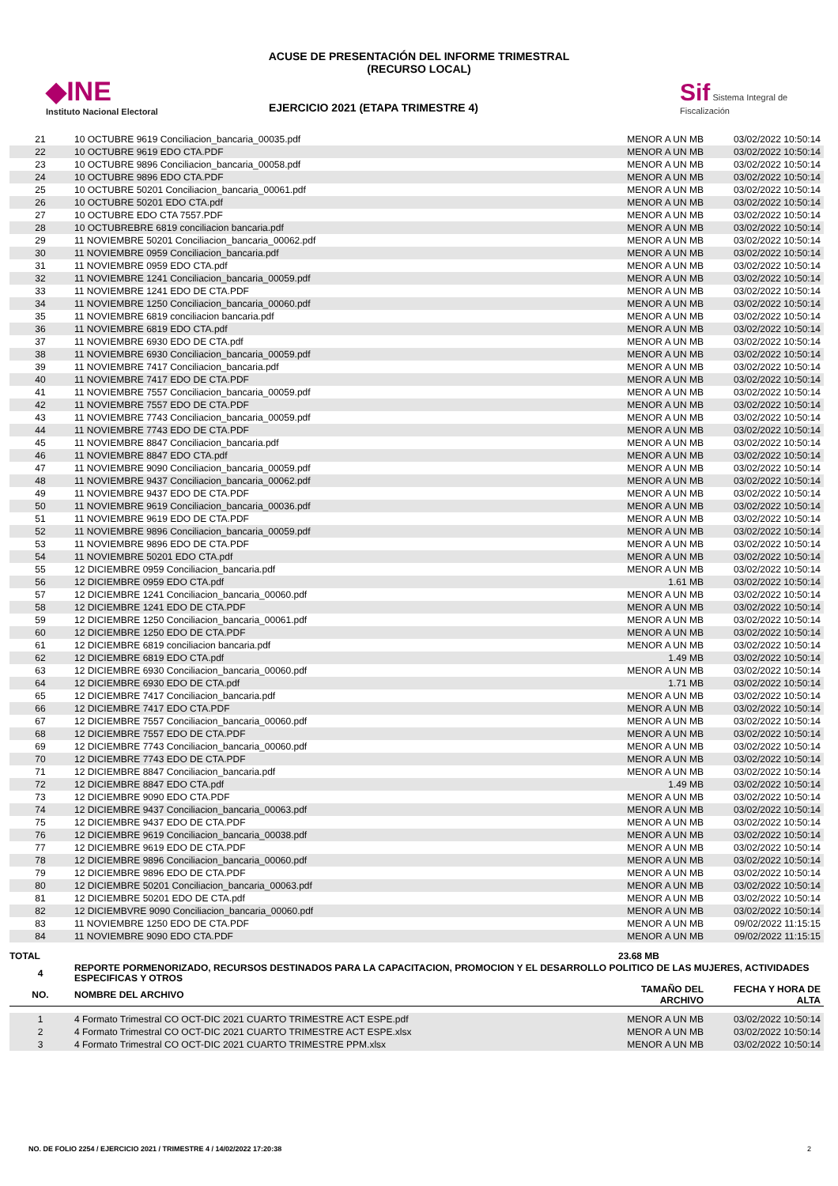ACUSE DE PRESENTACIÓN DEL INFORME TRIMESTRAL
(RECURSO LOCAL)
◆INE
Instituto Nacional Electoral
EJERCICIO 2021 (ETAPA TRIMESTRE 4)
Sif Sistema Integral de Fiscalización
| 21 | 10 OCTUBRE 9619 Conciliacion_bancaria_00035.pdf | MENOR A UN MB | 03/02/2022 10:50:14 |
| 22 | 10 OCTUBRE 9619 EDO CTA.PDF | MENOR A UN MB | 03/02/2022 10:50:14 |
| 23 | 10 OCTUBRE 9896 Conciliacion_bancaria_00058.pdf | MENOR A UN MB | 03/02/2022 10:50:14 |
| 24 | 10 OCTUBRE 9896 EDO CTA.PDF | MENOR A UN MB | 03/02/2022 10:50:14 |
| 25 | 10 OCTUBRE 50201 Conciliacion_bancaria_00061.pdf | MENOR A UN MB | 03/02/2022 10:50:14 |
| 26 | 10 OCTUBRE 50201 EDO CTA.pdf | MENOR A UN MB | 03/02/2022 10:50:14 |
| 27 | 10 OCTUBRE EDO CTA 7557.PDF | MENOR A UN MB | 03/02/2022 10:50:14 |
| 28 | 10 OCTUBREBRE 6819 conciliacion bancaria.pdf | MENOR A UN MB | 03/02/2022 10:50:14 |
| 29 | 11 NOVIEMBRE 50201 Conciliacion_bancaria_00062.pdf | MENOR A UN MB | 03/02/2022 10:50:14 |
| 30 | 11 NOVIEMBRE 0959 Conciliacion_bancaria.pdf | MENOR A UN MB | 03/02/2022 10:50:14 |
| 31 | 11 NOVIEMBRE 0959 EDO CTA.pdf | MENOR A UN MB | 03/02/2022 10:50:14 |
| 32 | 11 NOVIEMBRE 1241 Conciliacion_bancaria_00059.pdf | MENOR A UN MB | 03/02/2022 10:50:14 |
| 33 | 11 NOVIEMBRE 1241 EDO DE CTA.PDF | MENOR A UN MB | 03/02/2022 10:50:14 |
| 34 | 11 NOVIEMBRE 1250 Conciliacion_bancaria_00060.pdf | MENOR A UN MB | 03/02/2022 10:50:14 |
| 35 | 11 NOVIEMBRE 6819 conciliacion bancaria.pdf | MENOR A UN MB | 03/02/2022 10:50:14 |
| 36 | 11 NOVIEMBRE 6819 EDO CTA.pdf | MENOR A UN MB | 03/02/2022 10:50:14 |
| 37 | 11 NOVIEMBRE 6930 EDO DE CTA.pdf | MENOR A UN MB | 03/02/2022 10:50:14 |
| 38 | 11 NOVIEMBRE 6930 Conciliacion_bancaria_00059.pdf | MENOR A UN MB | 03/02/2022 10:50:14 |
| 39 | 11 NOVIEMBRE 7417 Conciliacion_bancaria.pdf | MENOR A UN MB | 03/02/2022 10:50:14 |
| 40 | 11 NOVIEMBRE 7417 EDO DE CTA.PDF | MENOR A UN MB | 03/02/2022 10:50:14 |
| 41 | 11 NOVIEMBRE 7557 Conciliacion_bancaria_00059.pdf | MENOR A UN MB | 03/02/2022 10:50:14 |
| 42 | 11 NOVIEMBRE 7557 EDO DE CTA.PDF | MENOR A UN MB | 03/02/2022 10:50:14 |
| 43 | 11 NOVIEMBRE 7743 Conciliacion_bancaria_00059.pdf | MENOR A UN MB | 03/02/2022 10:50:14 |
| 44 | 11 NOVIEMBRE 7743 EDO DE CTA.PDF | MENOR A UN MB | 03/02/2022 10:50:14 |
| 45 | 11 NOVIEMBRE 8847 Conciliacion_bancaria.pdf | MENOR A UN MB | 03/02/2022 10:50:14 |
| 46 | 11 NOVIEMBRE 8847 EDO CTA.pdf | MENOR A UN MB | 03/02/2022 10:50:14 |
| 47 | 11 NOVIEMBRE 9090 Conciliacion_bancaria_00059.pdf | MENOR A UN MB | 03/02/2022 10:50:14 |
| 48 | 11 NOVIEMBRE 9437 Conciliacion_bancaria_00062.pdf | MENOR A UN MB | 03/02/2022 10:50:14 |
| 49 | 11 NOVIEMBRE 9437 EDO DE CTA.PDF | MENOR A UN MB | 03/02/2022 10:50:14 |
| 50 | 11 NOVIEMBRE 9619 Conciliacion_bancaria_00036.pdf | MENOR A UN MB | 03/02/2022 10:50:14 |
| 51 | 11 NOVIEMBRE 9619 EDO DE CTA.PDF | MENOR A UN MB | 03/02/2022 10:50:14 |
| 52 | 11 NOVIEMBRE 9896 Conciliacion_bancaria_00059.pdf | MENOR A UN MB | 03/02/2022 10:50:14 |
| 53 | 11 NOVIEMBRE 9896 EDO DE CTA.PDF | MENOR A UN MB | 03/02/2022 10:50:14 |
| 54 | 11 NOVIEMBRE 50201 EDO CTA.pdf | MENOR A UN MB | 03/02/2022 10:50:14 |
| 55 | 12 DICIEMBRE 0959 Conciliacion_bancaria.pdf | MENOR A UN MB | 03/02/2022 10:50:14 |
| 56 | 12 DICIEMBRE 0959 EDO CTA.pdf | 1.61 MB | 03/02/2022 10:50:14 |
| 57 | 12 DICIEMBRE 1241 Conciliacion_bancaria_00060.pdf | MENOR A UN MB | 03/02/2022 10:50:14 |
| 58 | 12 DICIEMBRE 1241 EDO DE CTA.PDF | MENOR A UN MB | 03/02/2022 10:50:14 |
| 59 | 12 DICIEMBRE 1250 Conciliacion_bancaria_00061.pdf | MENOR A UN MB | 03/02/2022 10:50:14 |
| 60 | 12 DICIEMBRE 1250 EDO DE CTA.PDF | MENOR A UN MB | 03/02/2022 10:50:14 |
| 61 | 12 DICIEMBRE 6819 conciliacion bancaria.pdf | MENOR A UN MB | 03/02/2022 10:50:14 |
| 62 | 12 DICIEMBRE 6819 EDO CTA.pdf | 1.49 MB | 03/02/2022 10:50:14 |
| 63 | 12 DICIEMBRE 6930 Conciliacion_bancaria_00060.pdf | MENOR A UN MB | 03/02/2022 10:50:14 |
| 64 | 12 DICIEMBRE 6930 EDO DE CTA.pdf | 1.71 MB | 03/02/2022 10:50:14 |
| 65 | 12 DICIEMBRE 7417 Conciliacion_bancaria.pdf | MENOR A UN MB | 03/02/2022 10:50:14 |
| 66 | 12 DICIEMBRE 7417 EDO CTA.PDF | MENOR A UN MB | 03/02/2022 10:50:14 |
| 67 | 12 DICIEMBRE 7557 Conciliacion_bancaria_00060.pdf | MENOR A UN MB | 03/02/2022 10:50:14 |
| 68 | 12 DICIEMBRE 7557 EDO DE CTA.PDF | MENOR A UN MB | 03/02/2022 10:50:14 |
| 69 | 12 DICIEMBRE 7743 Conciliacion_bancaria_00060.pdf | MENOR A UN MB | 03/02/2022 10:50:14 |
| 70 | 12 DICIEMBRE 7743 EDO DE CTA.PDF | MENOR A UN MB | 03/02/2022 10:50:14 |
| 71 | 12 DICIEMBRE 8847 Conciliacion_bancaria.pdf | MENOR A UN MB | 03/02/2022 10:50:14 |
| 72 | 12 DICIEMBRE 8847 EDO CTA.pdf | 1.49 MB | 03/02/2022 10:50:14 |
| 73 | 12 DICIEMBRE 9090 EDO CTA.PDF | MENOR A UN MB | 03/02/2022 10:50:14 |
| 74 | 12 DICIEMBRE 9437 Conciliacion_bancaria_00063.pdf | MENOR A UN MB | 03/02/2022 10:50:14 |
| 75 | 12 DICIEMBRE 9437 EDO DE CTA.PDF | MENOR A UN MB | 03/02/2022 10:50:14 |
| 76 | 12 DICIEMBRE 9619 Conciliacion_bancaria_00038.pdf | MENOR A UN MB | 03/02/2022 10:50:14 |
| 77 | 12 DICIEMBRE 9619 EDO DE CTA.PDF | MENOR A UN MB | 03/02/2022 10:50:14 |
| 78 | 12 DICIEMBRE 9896 Conciliacion_bancaria_00060.pdf | MENOR A UN MB | 03/02/2022 10:50:14 |
| 79 | 12 DICIEMBRE 9896 EDO DE CTA.PDF | MENOR A UN MB | 03/02/2022 10:50:14 |
| 80 | 12 DICIEMBRE 50201 Conciliacion_bancaria_00063.pdf | MENOR A UN MB | 03/02/2022 10:50:14 |
| 81 | 12 DICIEMBRE 50201 EDO DE CTA.pdf | MENOR A UN MB | 03/02/2022 10:50:14 |
| 82 | 12 DICIEMBVRE 9090 Conciliacion_bancaria_00060.pdf | MENOR A UN MB | 03/02/2022 10:50:14 |
| 83 | 11 NOVIEMBRE 1250 EDO DE CTA.PDF | MENOR A UN MB | 09/02/2022 11:15:15 |
| 84 | 11 NOVIEMBRE 9090 EDO CTA.PDF | MENOR A UN MB | 09/02/2022 11:15:15 |
TOTAL 23.68 MB
| 4 | REPORTE PORMENORIZADO, RECURSOS DESTINADOS PARA LA CAPACITACION, PROMOCION Y EL DESARROLLO POLITICO DE LAS MUJERES, ACTIVIDADES ESPECIFICAS Y OTROS | | |
| NO. | NOMBRE DEL ARCHIVO | TAMAÑO DEL ARCHIVO | FECHA Y HORA DE ALTA |
| 1 | 4 Formato Trimestral CO OCT-DIC 2021 CUARTO TRIMESTRE ACT ESPE.pdf | MENOR A UN MB | 03/02/2022 10:50:14 |
| 2 | 4 Formato Trimestral CO OCT-DIC 2021 CUARTO TRIMESTRE ACT ESPE.xlsx | MENOR A UN MB | 03/02/2022 10:50:14 |
| 3 | 4 Formato Trimestral CO OCT-DIC 2021 CUARTO TRIMESTRE PPM.xlsx | MENOR A UN MB | 03/02/2022 10:50:14 |
NO. DE FOLIO 2254 / EJERCICIO 2021 / TRIMESTRE 4 / 14/02/2022 17:20:38 2